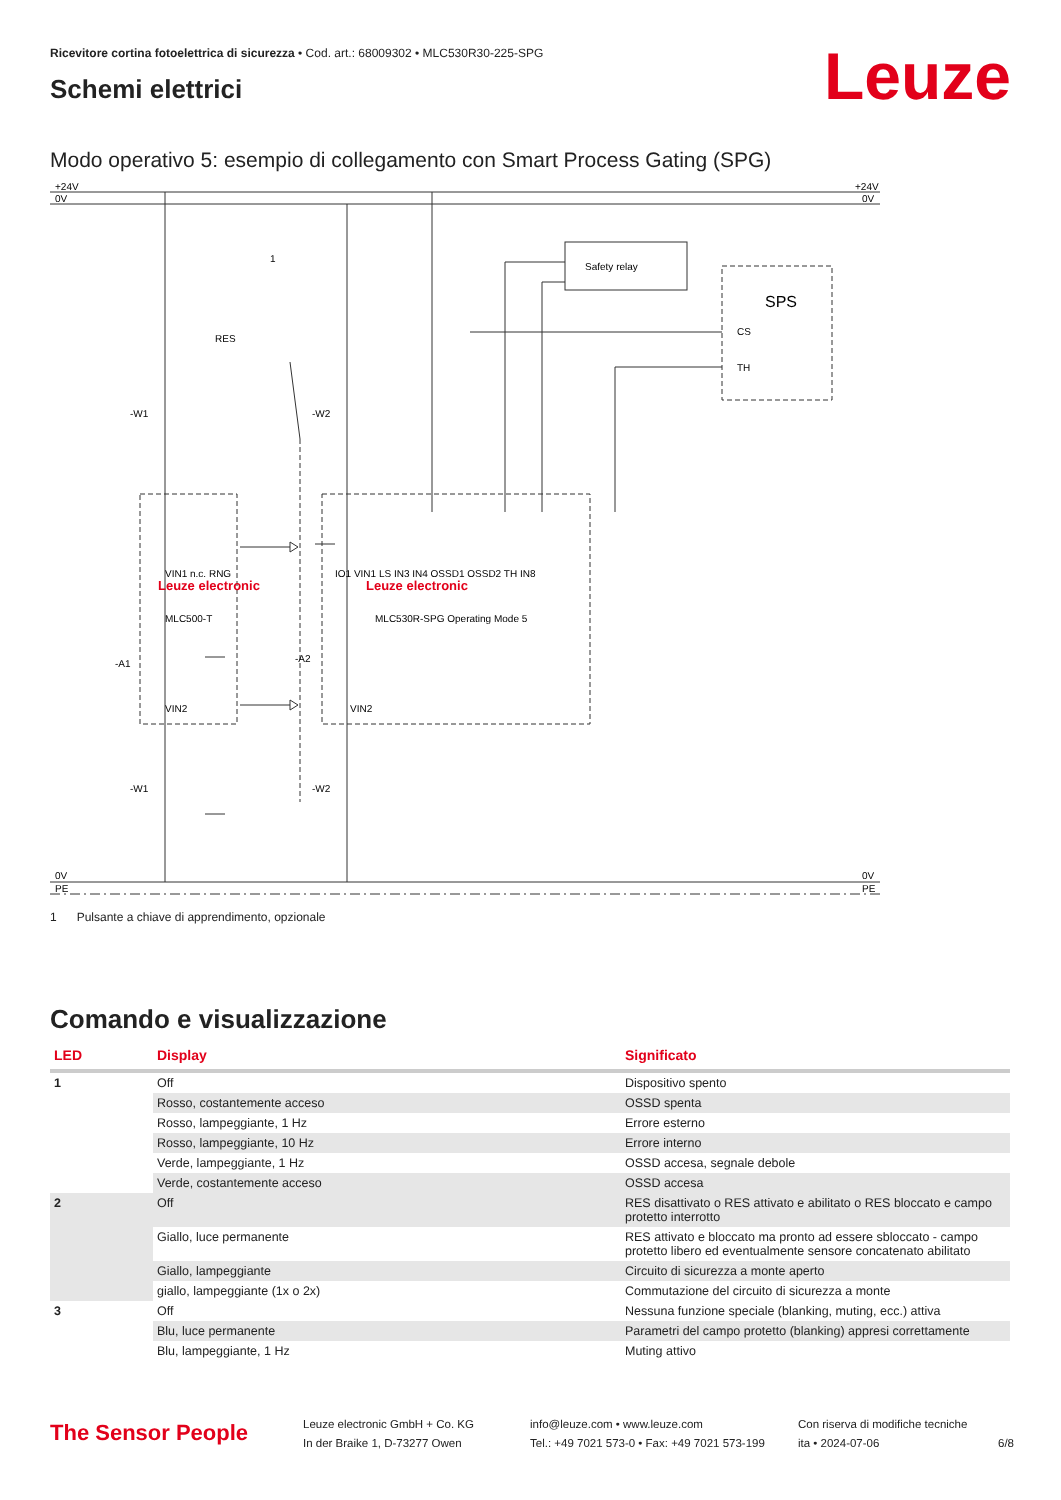Ricevitore cortina fotoelettrica di sicurezza • Cod. art.: 68009302 • MLC530R30-225-SPG
Schemi elettrici
Leuze
Modo operativo 5: esempio di collegamento con Smart Process Gating (SPG)
+24V
0V
+24V
0V
0V
PE
0V
PE
1
RES
Safety relay
SPS
CS
TH
-W1
-W2
-A1
-A2
-W1
-W2
Leuze electronic
MLC500-T
Leuze electronic
MLC530R-SPG Operating Mode 5
VIN1 n.c. RNG
IO1 VIN1 LS IN3 IN4 OSSD1 OSSD2 TH IN8
VIN2
VIN2
1 Pulsante a chiave di apprendimento, opzionale
Comando e visualizzazione
| LED | Display | Significato |
| --- | --- | --- |
| 1 | Off | Dispositivo spento |
| | Rosso, costantemente acceso | OSSD spenta |
| | Rosso, lampeggiante, 1 Hz | Errore esterno |
| | Rosso, lampeggiante, 10 Hz | Errore interno |
| | Verde, lampeggiante, 1 Hz | OSSD accesa, segnale debole |
| | Verde, costantemente acceso | OSSD accesa |
| 2 | Off | RES disattivato o RES attivato e abilitato o RES bloccato e campo protetto interrotto |
| | Giallo, luce permanente | RES attivato e bloccato ma pronto ad essere sbloccato - campo protetto libero ed eventualmente sensore concatenato abilitato |
| | Giallo, lampeggiante | Circuito di sicurezza a monte aperto |
| | giallo, lampeggiante (1x o 2x) | Commutazione del circuito di sicurezza a monte |
| 3 | Off | Nessuna funzione speciale (blanking, muting, ecc.) attiva |
| | Blu, luce permanente | Parametri del campo protetto (blanking) appresi correttamente |
| | Blu, lampeggiante, 1 Hz | Muting attivo |
The Sensor People
Leuze electronic GmbH + Co. KG
In der Braike 1, D-73277 Owen
info@leuze.com • www.leuze.com
Tel.: +49 7021 573-0 • Fax: +49 7021 573-199
Con riserva di modifiche tecniche
ita • 2024-07-06
6/8